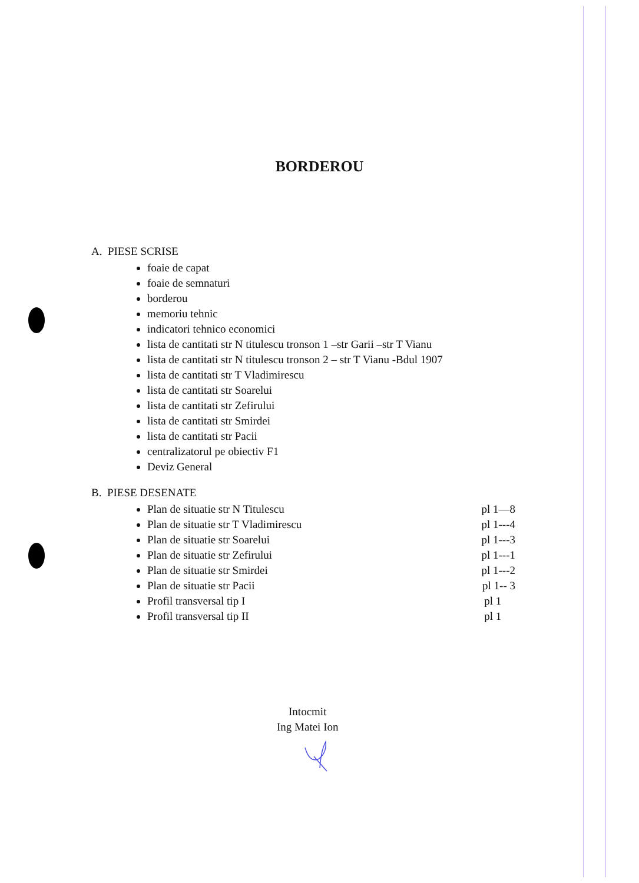BORDEROU
A. PIESE SCRISE
foaie de capat
foaie de semnaturi
borderou
memoriu tehnic
indicatori tehnico economici
lista de cantitati str N titulescu tronson 1 –str Garii –str T Vianu
lista de cantitati str N titulescu tronson 2 – str T Vianu -Bdul 1907
lista de cantitati str T Vladimirescu
lista de cantitati str Soarelui
lista de cantitati str Zefirului
lista de cantitati str Smirdei
lista de cantitati str Pacii
centralizatorul pe obiectiv F1
Deviz General
B. PIESE DESENATE
Plan de situatie str N Titulescu pl 1—8
Plan de situatie str T Vladimirescu pl 1---4
Plan de situatie str Soarelui pl 1---3
Plan de situatie str Zefirului pl 1---1
Plan de situatie str Smirdei pl 1---2
Plan de situatie str Pacii pl 1-- 3
Profil transversal tip I pl 1
Profil transversal tip II pl 1
Intocmit
Ing Matei Ion